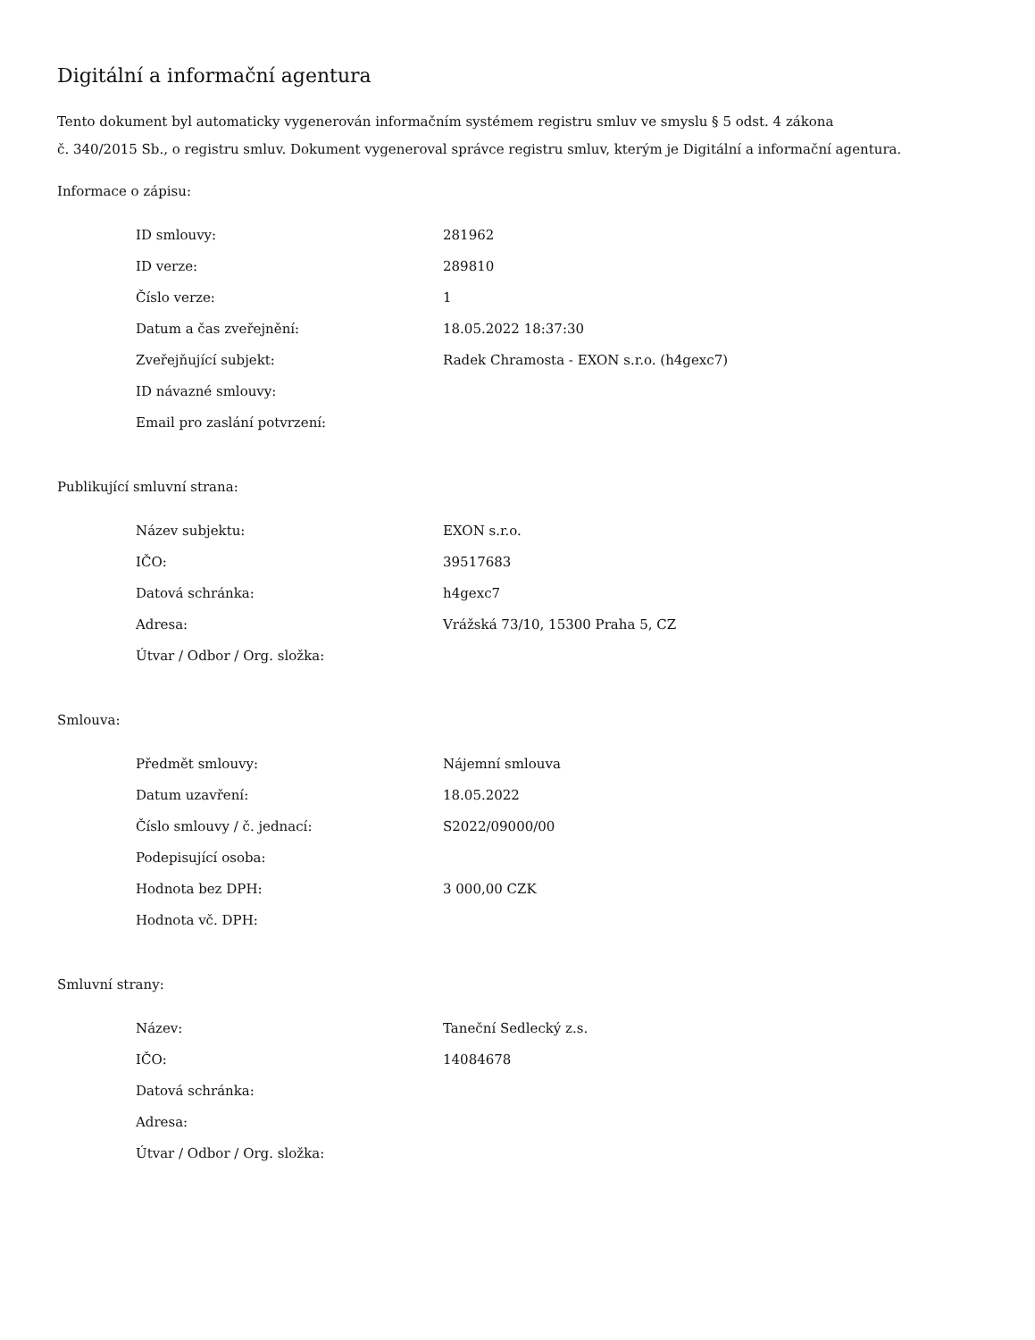Digitální a informační agentura
Tento dokument byl automaticky vygenerován informačním systémem registru smluv ve smyslu § 5 odst. 4 zákona
č. 340/2015 Sb., o registru smluv. Dokument vygeneroval správce registru smluv, kterým je Digitální a informační agentura.
Informace o zápisu:
| ID smlouvy: | 281962 |
| ID verze: | 289810 |
| Číslo verze: | 1 |
| Datum a čas zveřejnění: | 18.05.2022 18:37:30 |
| Zveřejňující subjekt: | Radek Chramosta - EXON s.r.o. (h4gexc7) |
| ID návazné smlouvy: | |
| Email pro zaslání potvrzení: | |
Publikující smluvní strana:
| Název subjektu: | EXON s.r.o. |
| IČO: | 39517683 |
| Datová schránka: | h4gexc7 |
| Adresa: | Vrážská 73/10, 15300 Praha 5, CZ |
| Útvar / Odbor / Org. složka: | |
Smlouva:
| Předmět smlouvy: | Nájemní smlouva |
| Datum uzavření: | 18.05.2022 |
| Číslo smlouvy / č. jednací: | S2022/09000/00 |
| Podepisující osoba: | |
| Hodnota bez DPH: | 3 000,00 CZK |
| Hodnota vč. DPH: | |
Smluvní strany:
| Název: | Taneční Sedlecký z.s. |
| IČO: | 14084678 |
| Datová schránka: | |
| Adresa: | |
| Útvar / Odbor / Org. složka: | |